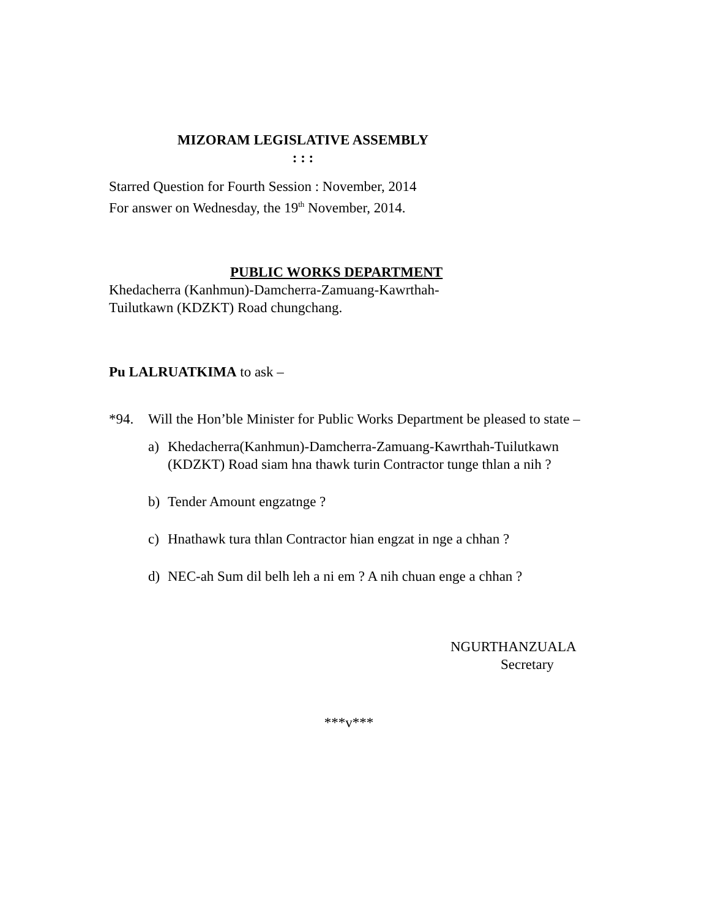MIZORAM LEGISLATIVE ASSEMBLY
: : :
Starred Question for Fourth Session : November, 2014
For answer on Wednesday, the 19<sup>th</sup> November, 2014.
PUBLIC WORKS DEPARTMENT
Khedacherra (Kanhmun)-Damcherra-Zamuang-Kawrthah-
Tuilutkawn (KDZKT) Road chungchang.
Pu LALRUATKIMA to ask –
*94. Will the Hon’ble Minister for Public Works Department be pleased to state –
a) Khedacherra(Kanhmun)-Damcherra-Zamuang-Kawrthah-Tuilutkawn (KDZKT) Road siam hna thawk turin Contractor tunge thlan a nih ?
b) Tender Amount engzatnge ?
c) Hnathawk tura thlan Contractor hian engzat in nge a chhan ?
d) NEC-ah Sum dil belh leh a ni em ? A nih chuan enge a chhan ?
NGURTHANZUALA
Secretary
***v***